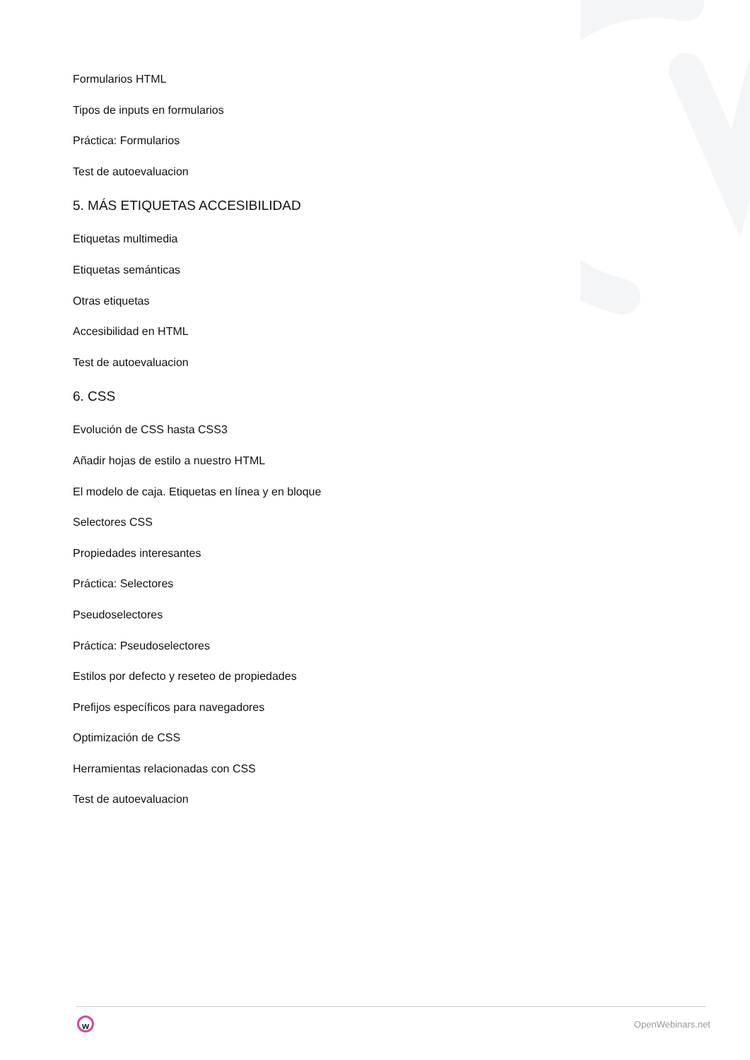Formularios HTML
Tipos de inputs en formularios
Práctica: Formularios
Test de autoevaluacion
5. MÁS ETIQUETAS ACCESIBILIDAD
Etiquetas multimedia
Etiquetas semánticas
Otras etiquetas
Accesibilidad en HTML
Test de autoevaluacion
6. CSS
Evolución de CSS hasta CSS3
Añadir hojas de estilo a nuestro HTML
El modelo de caja. Etiquetas en línea y en bloque
Selectores CSS
Propiedades interesantes
Práctica: Selectores
Pseudoselectores
Práctica: Pseudoselectores
Estilos por defecto y reseteo de propiedades
Prefijos específicos para navegadores
Optimización de CSS
Herramientas relacionadas con CSS
Test de autoevaluacion
w OpenWebinars.net